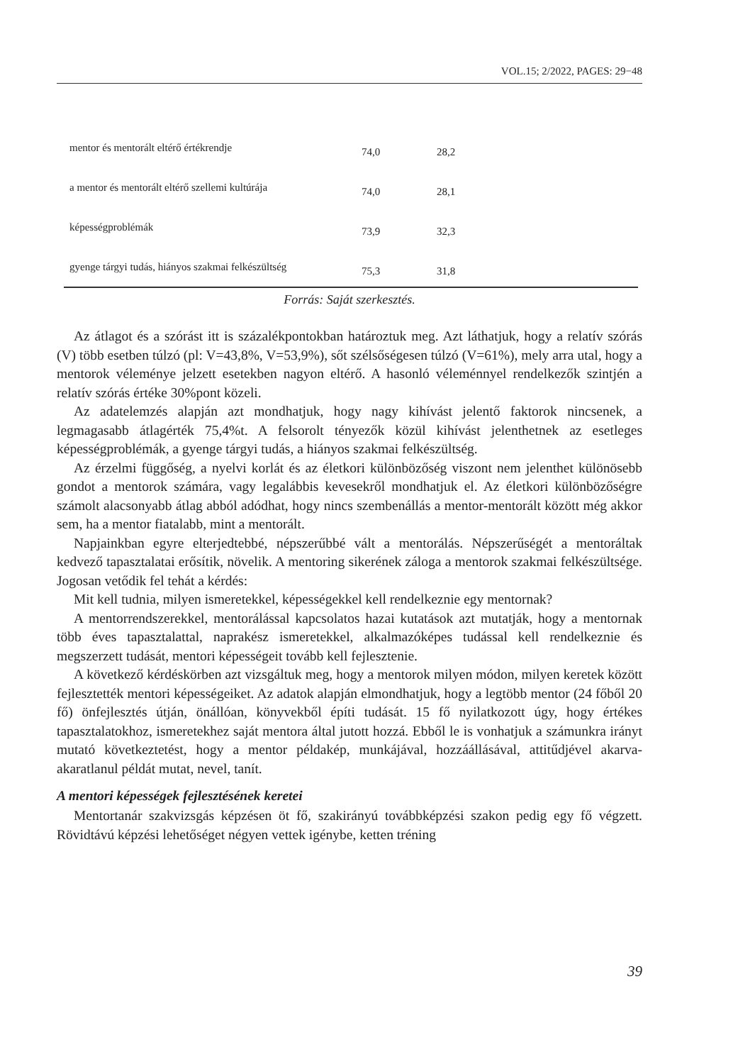VOL.15; 2/2022, PAGES: 29−48
| mentor és mentorált eltérő értékrendje | 74,0 | 28,2 | |
| a mentor és mentorált eltérő szellemi kultúrája | 74,0 | 28,1 | |
| képességproblémák | 73,9 | 32,3 | |
| gyenge tárgyi tudás, hiányos szakmai felkészültség | 75,3 | 31,8 | |
Forrás: Saját szerkesztés.
Az átlagot és a szórást itt is százalékpontokban határoztuk meg. Azt láthatjuk, hogy a relatív szórás (V) több esetben túlzó (pl: V=43,8%, V=53,9%), sőt szélsőségesen túlzó (V=61%), mely arra utal, hogy a mentorok véleménye jelzett esetekben nagyon eltérő. A hasonló véleménnyel rendelkezők szintjén a relatív szórás értéke 30%pont közeli.
Az adatelemzés alapján azt mondhatjuk, hogy nagy kihívást jelentő faktorok nincsenek, a legmagasabb átlagérték 75,4%t. A felsorolt tényezők közül kihívást jelenthetnek az esetleges képességproblémák, a gyenge tárgyi tudás, a hiányos szakmai felkészültség.
Az érzelmi függőség, a nyelvi korlát és az életkori különbözőség viszont nem jelenthet különösebb gondot a mentorok számára, vagy legalábbis kevesekről mondhatjuk el. Az életkori különbözőségre számolt alacsonyabb átlag abból adódhat, hogy nincs szembenállás a mentor-mentorált között még akkor sem, ha a mentor fiatalabb, mint a mentorált.
Napjainkban egyre elterjedtebbé, népszerűbbé vált a mentorálás. Népszerűségét a mentoráltak kedvező tapasztalatai erősítik, növelik. A mentoring sikerének záloga a mentorok szakmai felkészültsége. Jogosan vetődik fel tehát a kérdés:
Mit kell tudnia, milyen ismeretekkel, képességekkel kell rendelkeznie egy mentornak?
A mentorrendszerekkel, mentorálással kapcsolatos hazai kutatások azt mutatják, hogy a mentornak több éves tapasztalattal, naprakész ismeretekkel, alkalmazóképes tudással kell rendelkeznie és megszerzett tudását, mentori képességeit tovább kell fejlesztenie.
A következő kérdéskörben azt vizsgáltuk meg, hogy a mentorok milyen módon, milyen keretek között fejlesztették mentori képességeiket. Az adatok alapján elmondhatjuk, hogy a legtöbb mentor (24 főből 20 fő) önfejlesztés útján, önállóan, könyvekből építi tudását. 15 fő nyilatkozott úgy, hogy értékes tapasztalatokhoz, ismeretekhez saját mentora által jutott hozzá. Ebből le is vonhatjuk a számunkra irányt mutató következtetést, hogy a mentor példakép, munkájával, hozzáállásával, attitűdjével akarva-akaratlanul példát mutat, nevel, tanít.
A mentori képességek fejlesztésének keretei
Mentortanár szakvizsgás képzésen öt fő, szakirányú továbbképzési szakon pedig egy fő végzett. Rövidtávú képzési lehetőséget négyen vettek igénybe, ketten tréning
39